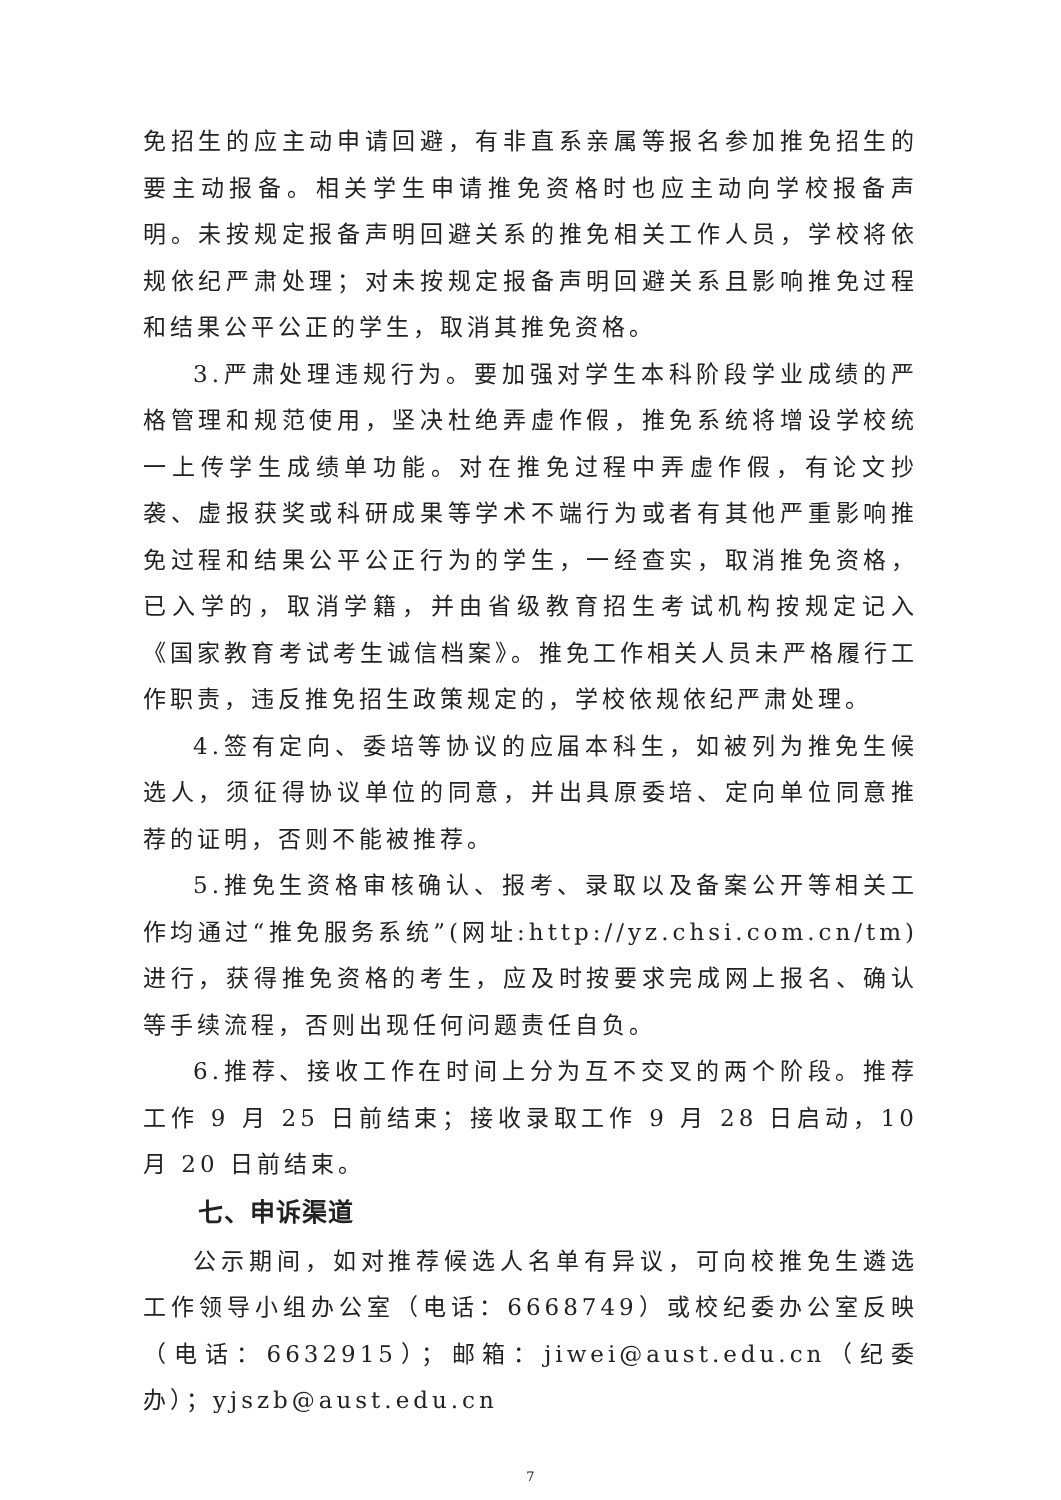免招生的应主动申请回避，有非直系亲属等报名参加推免招生的要主动报备。相关学生申请推免资格时也应主动向学校报备声明。未按规定报备声明回避关系的推免相关工作人员，学校将依规依纪严肃处理；对未按规定报备声明回避关系且影响推免过程和结果公平公正的学生，取消其推免资格。
3.严肃处理违规行为。要加强对学生本科阶段学业成绩的严格管理和规范使用，坚决杜绝弄虚作假，推免系统将增设学校统一上传学生成绩单功能。对在推免过程中弄虚作假，有论文抄袭、虚报获奖或科研成果等学术不端行为或者有其他严重影响推免过程和结果公平公正行为的学生，一经查实，取消推免资格，已入学的，取消学籍，并由省级教育招生考试机构按规定记入《国家教育考试考生诚信档案》。推免工作相关人员未严格履行工作职责，违反推免招生政策规定的，学校依规依纪严肃处理。
4.签有定向、委培等协议的应届本科生，如被列为推免生候选人，须征得协议单位的同意，并出具原委培、定向单位同意推荐的证明，否则不能被推荐。
5.推免生资格审核确认、报考、录取以及备案公开等相关工作均通过“推免服务系统”(网址:http://yz.chsi.com.cn/tm)进行，获得推免资格的考生，应及时按要求完成网上报名、确认等手续流程，否则出现任何问题责任自负。
6.推荐、接收工作在时间上分为互不交叉的两个阶段。推荐工作 9 月 25 日前结束；接收录取工作 9 月 28 日启动，10 月 20 日前结束。
七、申诉渠道
公示期间，如对推荐候选人名单有异议，可向校推免生遴选工作领导小组办公室（电话：6668749）或校纪委办公室反映（电话：6632915）；邮箱：jiwei@aust.edu.cn（纪委办）；yjszb@aust.edu.cn
7